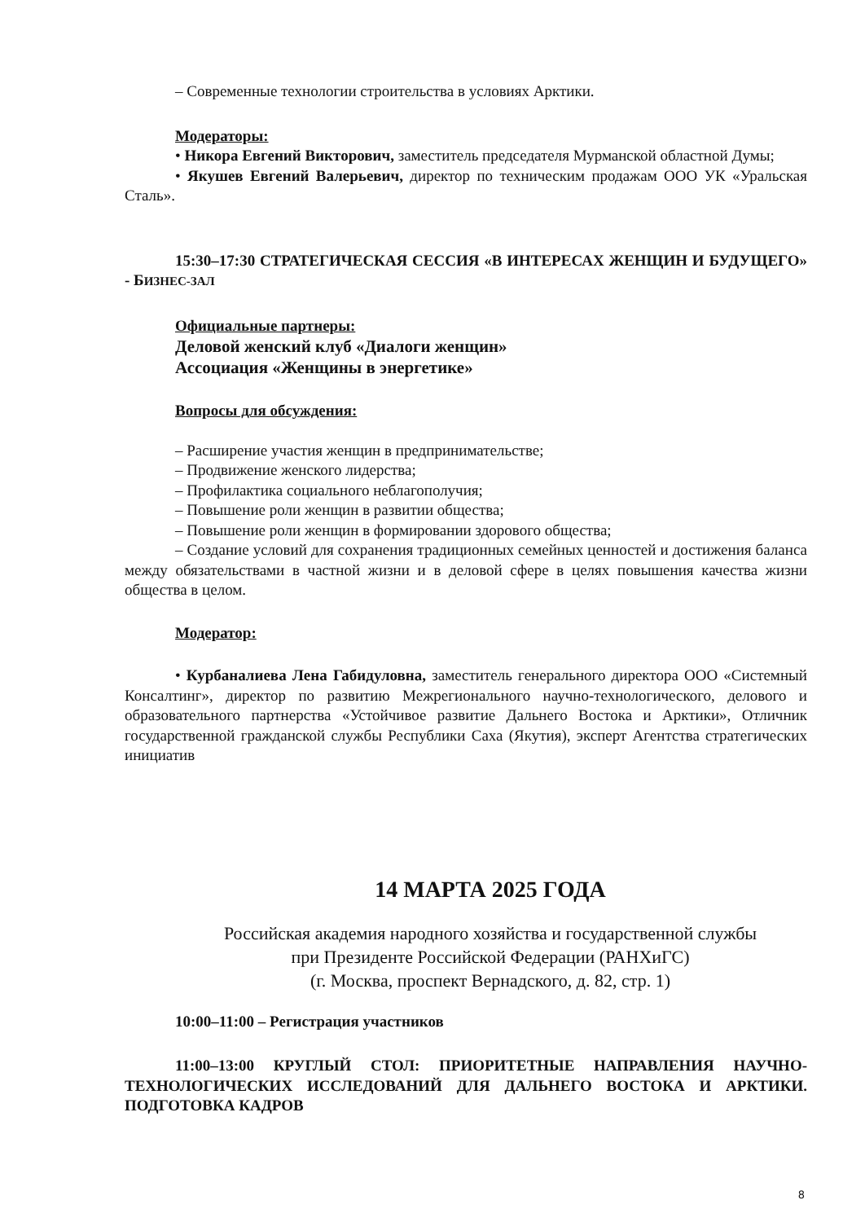– Современные технологии строительства в условиях Арктики.
Модераторы:
• Никора Евгений Викторович, заместитель председателя Мурманской областной Думы;
• Якушев Евгений Валерьевич, директор по техническим продажам ООО УК «Уральская Сталь».
15:30–17:30 СТРАТЕГИЧЕСКАЯ СЕССИЯ «В ИНТЕРЕСАХ ЖЕНЩИН И БУДУЩЕГО» - БИЗНЕС-ЗАЛ
Официальные партнеры:
Деловой женский клуб «Диалоги женщин»
Ассоциация «Женщины в энергетике»
Вопросы для обсуждения:
– Расширение участия женщин в предпринимательстве;
– Продвижение женского лидерства;
– Профилактика социального неблагополучия;
– Повышение роли женщин в развитии общества;
– Повышение роли женщин в формировании здорового общества;
– Создание условий для сохранения традиционных семейных ценностей и достижения баланса между обязательствами в частной жизни и в деловой сфере в целях повышения качества жизни общества в целом.
Модератор:
• Курбаналиева Лена Габидуловна, заместитель генерального директора ООО «Системный Консалтинг», директор по развитию Межрегионального научно-технологического, делового и образовательного партнерства «Устойчивое развитие Дальнего Востока и Арктики», Отличник государственной гражданской службы Республики Саха (Якутия), эксперт Агентства стратегических инициатив
14 МАРТА 2025 ГОДА
Российская академия народного хозяйства и государственной службы
при Президенте Российской Федерации (РАНХиГС)
(г. Москва, проспект Вернадского, д. 82, стр. 1)
10:00–11:00 – Регистрация участников
11:00–13:00 КРУГЛЫЙ СТОЛ: ПРИОРИТЕТНЫЕ НАПРАВЛЕНИЯ НАУЧНО-ТЕХНОЛОГИЧЕСКИХ ИССЛЕДОВАНИЙ ДЛЯ ДАЛЬНЕГО ВОСТОКА И АРКТИКИ. ПОДГОТОВКА КАДРОВ
8